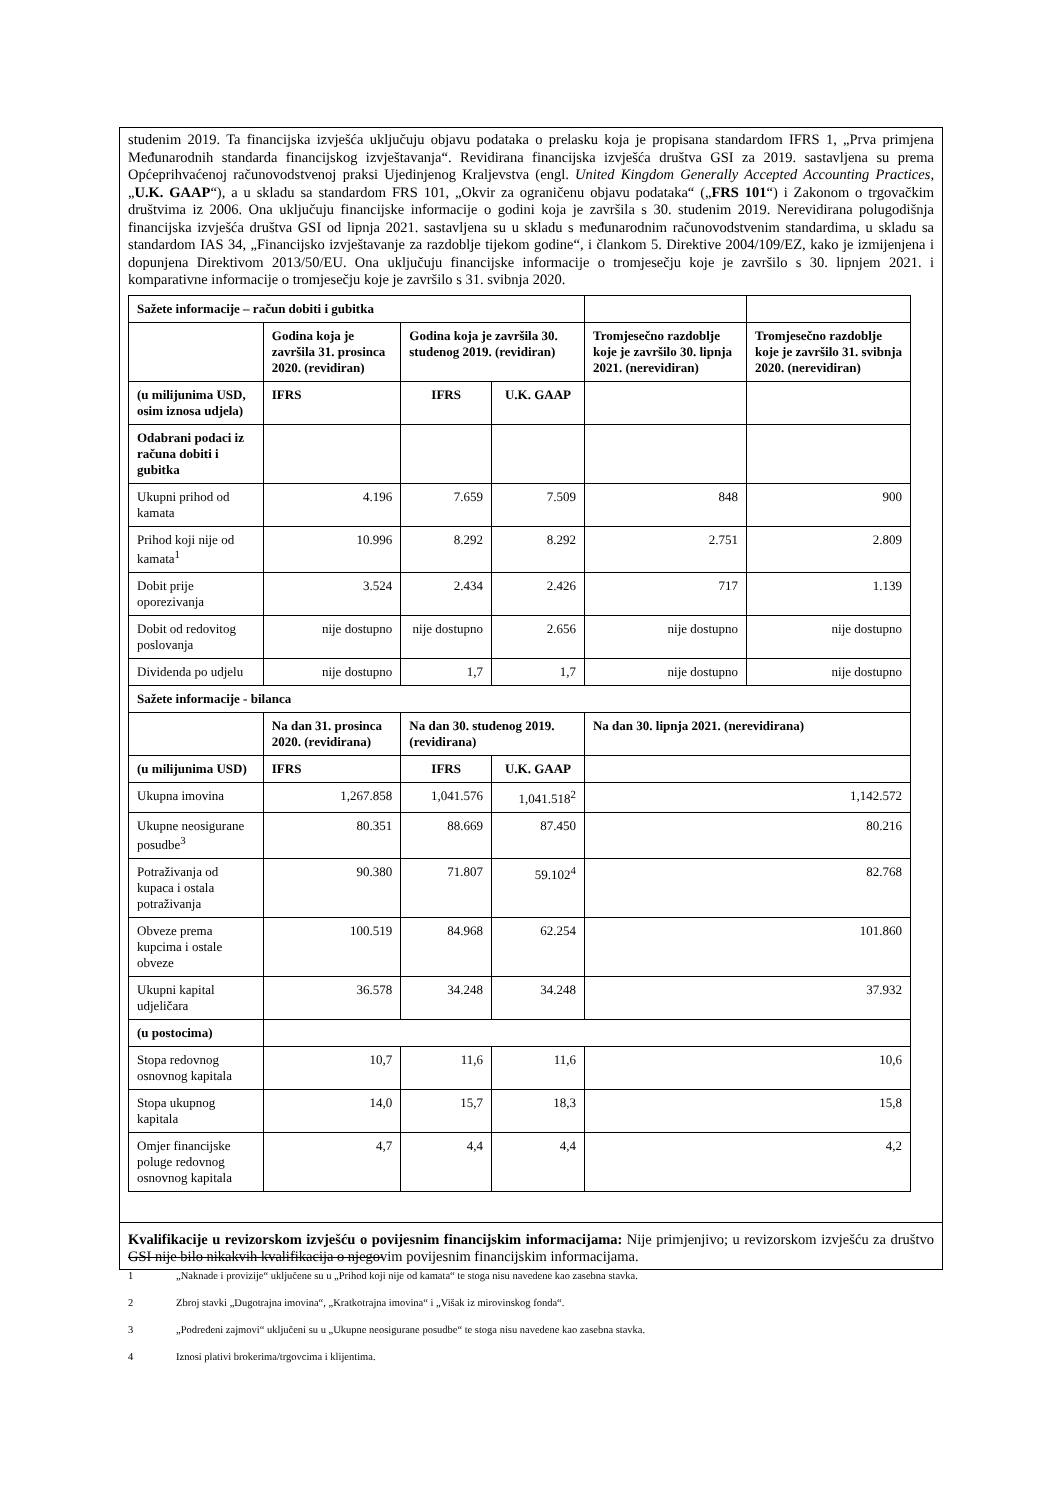studenim 2019. Ta financijska izvješća uključuju objavu podataka o prelasku koja je propisana standardom IFRS 1, „Prva primjena Međunarodnih standarda financijskog izvještavanja“. Revidirana financijska izvješća društva GSI za 2019. sastavljena su prema Općeprihvaćenoj računovodstvenoj praksi Ujedinjenog Kraljevstva (engl. United Kingdom Generally Accepted Accounting Practices, „U.K. GAAP“), a u skladu sa standardom FRS 101, „Okvir za ograničenu objavu podataka“ („FRS 101“) i Zakonom o trgovačkim društvima iz 2006. Ona uključuju financijske informacije o godini koja je završila s 30. studenim 2019. Nerevidirana polugodišnja financijska izvješća društva GSI od lipnja 2021. sastavljena su u skladu s međunarodnim računovodstvenim standardima, u skladu sa standardom IAS 34, „Financijsko izvještavanje za razdoblje tijekom godine“, i člankom 5. Direktive 2004/109/EZ, kako je izmijenjena i dopunjena Direktivom 2013/50/EU. Ona uključuju financijske informacije o tromjesečju koje je završilo s 30. lipnjem 2021. i komparativne informacije o tromjesečju koje je završilo s 31. svibnja 2020.
| Sažete informacije – račun dobiti i gubitka | | | | | |
| | Godina koja je završila 31. prosinca 2020. (revidiran) | Godina koja je završila 30. studenog 2019. (revidiran) | | Tromjesečno razdoblje koje je završilo 30. lipnja 2021. (nerevidiran) | Tromjesečno razdoblje koje je završilo 31. svibnja 2020. (nerevidiran) |
| (u milijunima USD, osim iznosa udjela) | IFRS | IFRS | U.K. GAAP | | |
| Odabrani podaci iz računa dobiti i gubitka | | | | | |
| Ukupni prihod od kamata | 4.196 | 7.659 | 7.509 | 848 | 900 |
| Prihod koji nije od kamata<sup>1</sup> | 10.996 | 8.292 | 8.292 | 2.751 | 2.809 |
| Dobit prije oporezivanja | 3.524 | 2.434 | 2.426 | 717 | 1.139 |
| Dobit od redovitog poslovanja | nije dostupno | nije dostupno | 2.656 | nije dostupno | nije dostupno |
| Dividenda po udjelu | nije dostupno | 1,7 | 1,7 | nije dostupno | nije dostupno |
| Sažete informacije - bilanca | | | | | |
| | Na dan 31. prosinca 2020. (revidirana) | Na dan 30. studenog 2019. (revidirana) | | Na dan 30. lipnja 2021. (nerevidirana) | |
| (u milijunima USD) | IFRS | IFRS | U.K. GAAP | | |
| Ukupna imovina | 1,267.858 | 1,041.576 | 1,041.518<sup>2</sup> | 1,142.572 | |
| Ukupne neosigurane posudbe<sup>3</sup> | 80.351 | 88.669 | 87.450 | 80.216 | |
| Potraživanja od kupaca i ostala potraživanja | 90.380 | 71.807 | 59.102<sup>4</sup> | 82.768 | |
| Obveze prema kupcima i ostale obveze | 100.519 | 84.968 | 62.254 | 101.860 | |
| Ukupni kapital udjeličara | 36.578 | 34.248 | 34.248 | 37.932 | |
| (u postocima) | | | | | |
| Stopa redovnog osnovnog kapitala | 10,7 | 11,6 | 11,6 | 10,6 | |
| Stopa ukupnog kapitala | 14,0 | 15,7 | 18,3 | 15,8 | |
| Omjer financijske poluge redovnog osnovnog kapitala | 4,7 | 4,4 | 4,4 | 4,2 | |
Kvalifikacije u revizorskom izvješću o povijesnim financijskim informacijama: Nije primjenjivo; u revizorskom izvješću za društvo GSI nije bilo nikakvih kvalifikacija o njegovim povijesnim financijskim informacijama.
1 „Naknade i provizije“ uključene su u „Prihod koji nije od kamata“ te stoga nisu navedene kao zasebna stavka.
2 Zbroj stavki „Dugotrajna imovina“, „Kratkotrajna imovina“ i „Višak iz mirovinskog fonda“.
3 „Podređeni zajmovi“ uključeni su u „Ukupne neosigurane posudbe“ te stoga nisu navedene kao zasebna stavka.
4 Iznosi plativi brokerima/trgovcima i klijentima.